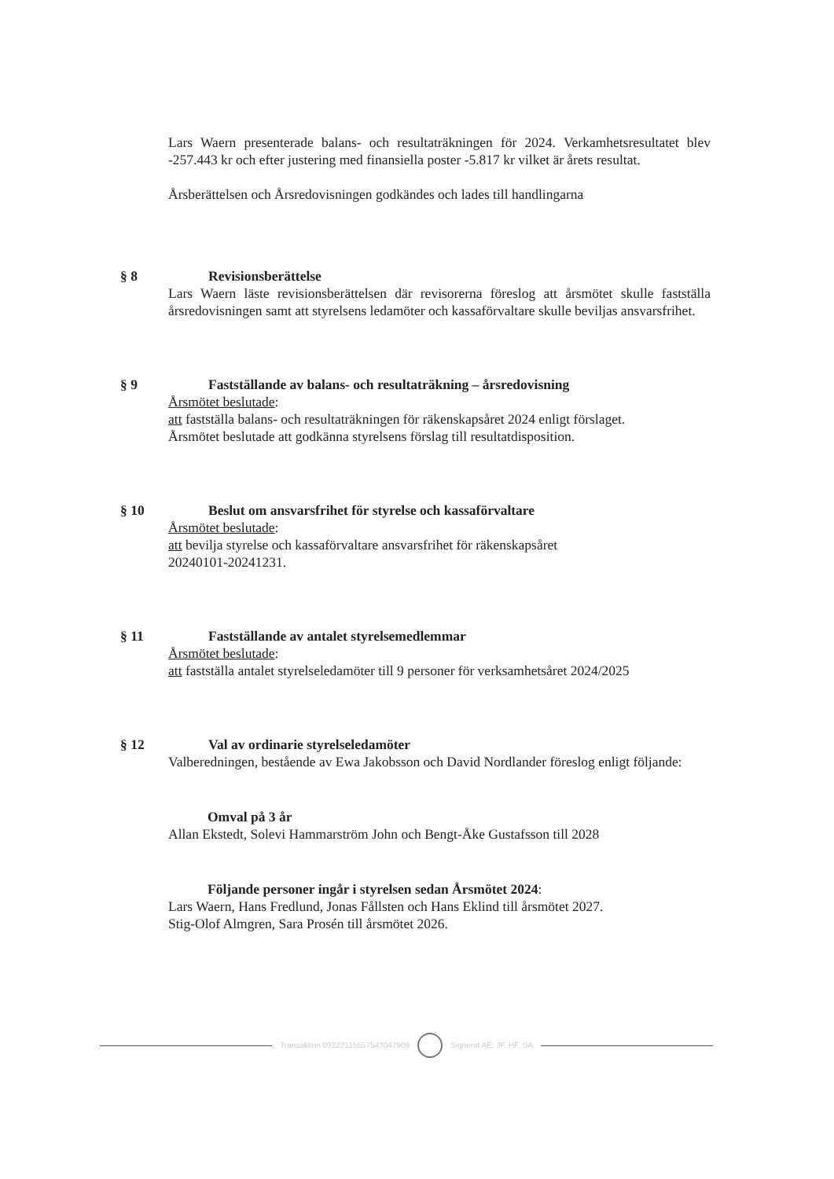Lars Waern presenterade balans- och resultaträkningen för 2024. Verkamhetsresultatet blev -257.443 kr och efter justering med finansiella poster -5.817 kr vilket är årets resultat.
Årsberättelsen och Årsredovisningen godkändes och lades till handlingarna
§ 8 Revisionsberättelse
Lars Waern läste revisionsberättelsen där revisorerna föreslog att årsmötet skulle fastställa årsredovisningen samt att styrelsens ledamöter och kassaförvaltare skulle beviljas ansvarsfrihet.
§ 9 Fastställande av balans- och resultaträkning – årsredovisning
Årsmötet beslutade:
att fastställa balans- och resultaträkningen för räkenskapsåret 2024 enligt förslaget.
Årsmötet beslutade att godkänna styrelsens förslag till resultatdisposition.
§ 10 Beslut om ansvarsfrihet för styrelse och kassaförvaltare
Årsmötet beslutade:
att bevilja styrelse och kassaförvaltare ansvarsfrihet för räkenskapsåret
20240101-20241231.
§ 11 Fastställande av antalet styrelsemedlemmar
Årsmötet beslutade:
att fastställa antalet styrelseledamöter till 9 personer för verksamhetsåret 2024/2025
§ 12 Val av ordinarie styrelseledamöter
Valberedningen, bestående av Ewa Jakobsson och David Nordlander föreslog enligt följande:
Omval på 3 år
Allan Ekstedt, Solevi Hammarström John och Bengt-Åke Gustafsson till 2028
Följande personer ingår i styrelsen sedan Årsmötet 2024:
Lars Waern, Hans Fredlund, Jonas Fållsten och Hans Eklind till årsmötet 2027.
Stig-Olof Almgren, Sara Prosén till årsmötet 2026.
Transaktion 09222115557543047909 Signerat AE, JF, HF, SA